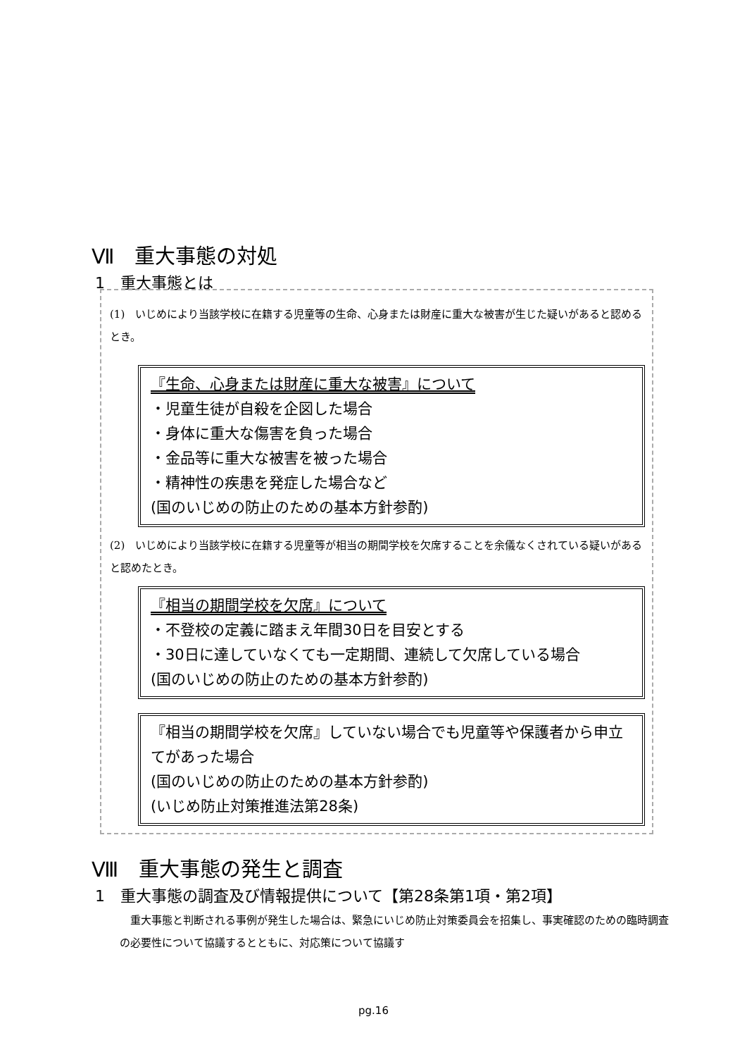Ⅶ　重大事態の対処
1　重大事態とは
(1)　いじめにより当該学校に在籍する児童等の生命、心身または財産に重大な被害が生じた疑いがあると認めるとき。
『生命、心身または財産に重大な被害』について
・児童生徒が自殺を企図した場合
・身体に重大な傷害を負った場合
・金品等に重大な被害を被った場合
・精神性の疾患を発症した場合など
(国のいじめの防止のための基本方針参酌)
(2)　いじめにより当該学校に在籍する児童等が相当の期間学校を欠席することを余儀なくされている疑いがあると認めたとき。
『相当の期間学校を欠席』について
・不登校の定義に踏まえ年間30日を目安とする
・30日に達していなくても一定期間、連続して欠席している場合
(国のいじめの防止のための基本方針参酌)
『相当の期間学校を欠席』していない場合でも児童等や保護者から申立てがあった場合
(国のいじめの防止のための基本方針参酌)
(いじめ防止対策推進法第28条)
Ⅷ　重大事態の発生と調査
1　重大事態の調査及び情報提供について【第28条第1項・第2項】
　重大事態と判断される事例が発生した場合は、緊急にいじめ防止対策委員会を招集し、事実確認のための臨時調査の必要性について協議するとともに、対応策について協議す
pg.16